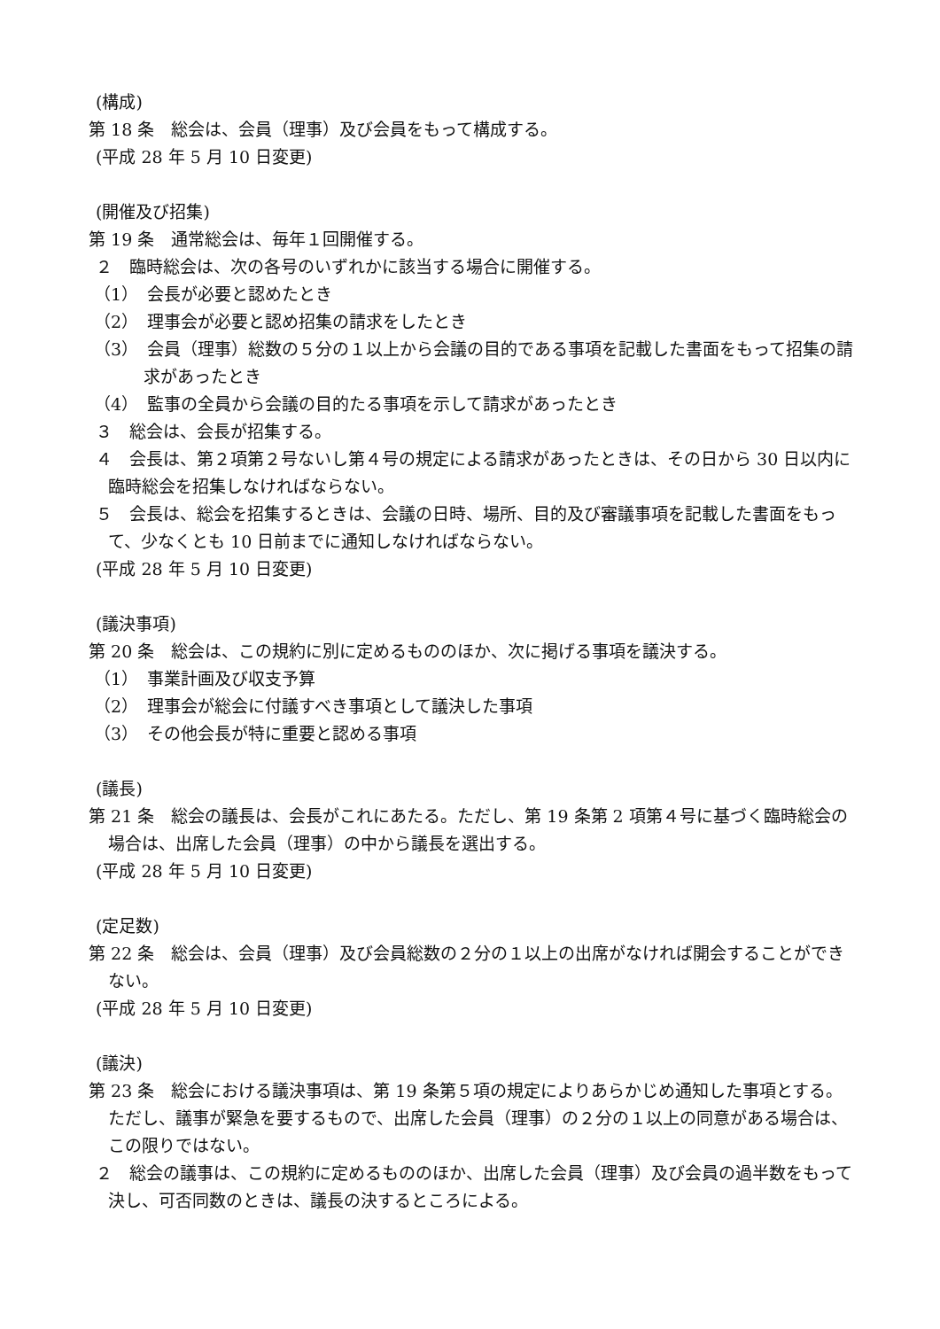(構成)
第 18 条　総会は、会員（理事）及び会員をもって構成する。
(平成 28 年 5 月 10 日変更)
(開催及び招集)
第 19 条　通常総会は、毎年１回開催する。
２　臨時総会は、次の各号のいずれかに該当する場合に開催する。
（1）　会長が必要と認めたとき
（2）　理事会が必要と認め招集の請求をしたとき
（3）　会員（理事）総数の５分の１以上から会議の目的である事項を記載した書面をもって招集の請求があったとき
（4）　監事の全員から会議の目的たる事項を示して請求があったとき
３　総会は、会長が招集する。
４　会長は、第２項第２号ないし第４号の規定による請求があったときは、その日から 30 日以内に臨時総会を招集しなければならない。
５　会長は、総会を招集するときは、会議の日時、場所、目的及び審議事項を記載した書面をもって、少なくとも 10 日前までに通知しなければならない。
(平成 28 年 5 月 10 日変更)
(議決事項)
第 20 条　総会は、この規約に別に定めるもののほか、次に掲げる事項を議決する。
（1）　事業計画及び収支予算
（2）　理事会が総会に付議すべき事項として議決した事項
（3）　その他会長が特に重要と認める事項
(議長)
第 21 条　総会の議長は、会長がこれにあたる。ただし、第 19 条第 2 項第４号に基づく臨時総会の場合は、出席した会員（理事）の中から議長を選出する。
(平成 28 年 5 月 10 日変更)
(定足数)
第 22 条　総会は、会員（理事）及び会員総数の２分の１以上の出席がなければ開会することができない。
(平成 28 年 5 月 10 日変更)
(議決)
第 23 条　総会における議決事項は、第 19 条第５項の規定によりあらかじめ通知した事項とする。ただし、議事が緊急を要するもので、出席した会員（理事）の２分の１以上の同意がある場合は、この限りではない。
２　総会の議事は、この規約に定めるもののほか、出席した会員（理事）及び会員の過半数をもって決し、可否同数のときは、議長の決するところによる。